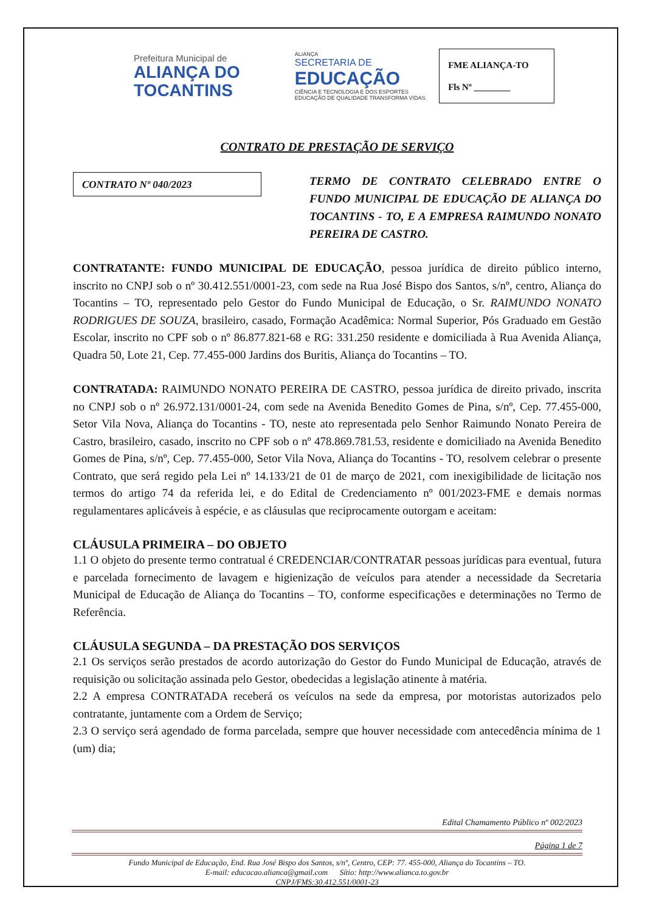Prefeitura Municipal de
ALIANÇA DO
TOCANTINS
ALIANÇA
SECRETARIA DE
EDUCAÇÃO
CIÊNCIA E TECNOLOGIA E DOS ESPORTES
EDUCAÇÃO DE QUALIDADE TRANSFORMA VIDAS.
FME ALIANÇA-TO
Fls Nº ________
CONTRATO DE PRESTAÇÃO DE SERVIÇO
CONTRATO Nº 040/2023
TERMO DE CONTRATO CELEBRADO ENTRE O FUNDO MUNICIPAL DE EDUCAÇÃO DE ALIANÇA DO TOCANTINS - TO, E A EMPRESA RAIMUNDO NONATO PEREIRA DE CASTRO.
CONTRATANTE: FUNDO MUNICIPAL DE EDUCAÇÃO, pessoa jurídica de direito público interno, inscrito no CNPJ sob o nº 30.412.551/0001-23, com sede na Rua José Bispo dos Santos, s/nº, centro, Aliança do Tocantins – TO, representado pelo Gestor do Fundo Municipal de Educação, o Sr. RAIMUNDO NONATO RODRIGUES DE SOUZA, brasileiro, casado, Formação Acadêmica: Normal Superior, Pós Graduado em Gestão Escolar, inscrito no CPF sob o nº 86.877.821-68 e RG: 331.250 residente e domiciliada à Rua Avenida Aliança, Quadra 50, Lote 21, Cep. 77.455-000 Jardins dos Buritis, Aliança do Tocantins – TO.
CONTRATADA: RAIMUNDO NONATO PEREIRA DE CASTRO, pessoa jurídica de direito privado, inscrita no CNPJ sob o nº 26.972.131/0001-24, com sede na Avenida Benedito Gomes de Pina, s/nº, Cep. 77.455-000, Setor Vila Nova, Aliança do Tocantins - TO, neste ato representada pelo Senhor Raimundo Nonato Pereira de Castro, brasileiro, casado, inscrito no CPF sob o nº 478.869.781.53, residente e domiciliado na Avenida Benedito Gomes de Pina, s/nº, Cep. 77.455-000, Setor Vila Nova, Aliança do Tocantins - TO, resolvem celebrar o presente Contrato, que será regido pela Lei nº 14.133/21 de 01 de março de 2021, com inexigibilidade de licitação nos termos do artigo 74 da referida lei, e do Edital de Credenciamento nº 001/2023-FME e demais normas regulamentares aplicáveis à espécie, e as cláusulas que reciprocamente outorgam e aceitam:
CLÁUSULA PRIMEIRA – DO OBJETO
1.1 O objeto do presente termo contratual é CREDENCIAR/CONTRATAR pessoas jurídicas para eventual, futura e parcelada fornecimento de lavagem e higienização de veículos para atender a necessidade da Secretaria Municipal de Educação de Aliança do Tocantins – TO, conforme especificações e determinações no Termo de Referência.
CLÁUSULA SEGUNDA – DA PRESTAÇÃO DOS SERVIÇOS
2.1 Os serviços serão prestados de acordo autorização do Gestor do Fundo Municipal de Educação, através de requisição ou solicitação assinada pelo Gestor, obedecidas a legislação atinente à matéria.
2.2 A empresa CONTRATADA receberá os veículos na sede da empresa, por motoristas autorizados pelo contratante, juntamente com a Ordem de Serviço;
2.3 O serviço será agendado de forma parcelada, sempre que houver necessidade com antecedência mínima de 1 (um) dia;
Edital Chamamento Público nº 002/2023
Página 1 de 7
Fundo Municipal de Educação, End. Rua José Bispo dos Santos, s/nº, Centro, CEP: 77. 455-000, Aliança do Tocantins – TO.
E-mail: educacao.alianca@gmail.com Sítio: http://www.alianca.to.gov.br
CNPJ/FMS:30.412.551/0001-23